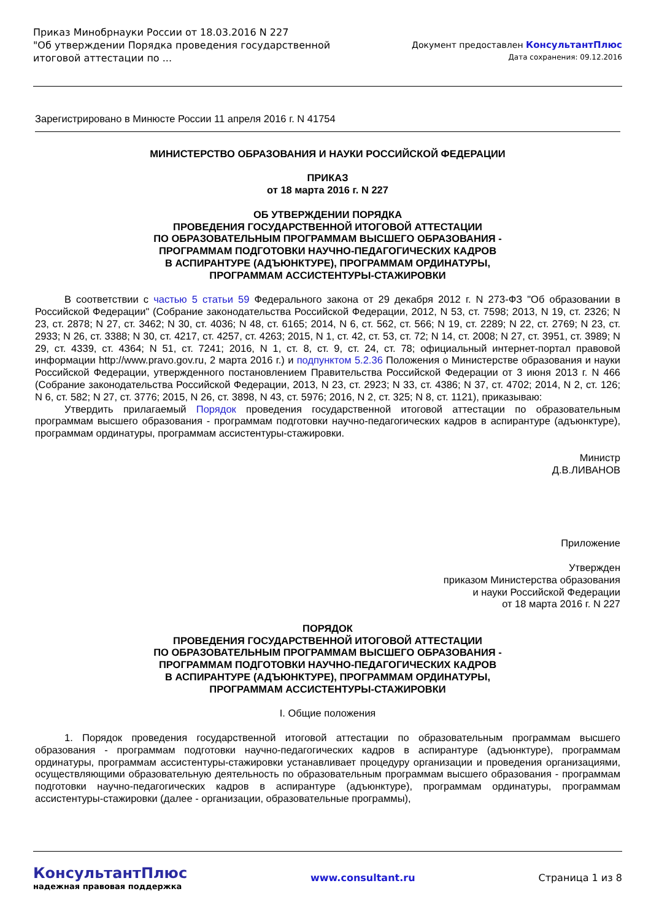Приказ Минобрнауки России от 18.03.2016 N 227
"Об утверждении Порядка проведения государственной
итоговой аттестации по ...
Документ предоставлен КонсультантПлюс
Дата сохранения: 09.12.2016
Зарегистрировано в Минюсте России 11 апреля 2016 г. N 41754
МИНИСТЕРСТВО ОБРАЗОВАНИЯ И НАУКИ РОССИЙСКОЙ ФЕДЕРАЦИИ
ПРИКАЗ
от 18 марта 2016 г. N 227
ОБ УТВЕРЖДЕНИИ ПОРЯДКА
ПРОВЕДЕНИЯ ГОСУДАРСТВЕННОЙ ИТОГОВОЙ АТТЕСТАЦИИ
ПО ОБРАЗОВАТЕЛЬНЫМ ПРОГРАММАМ ВЫСШЕГО ОБРАЗОВАНИЯ -
ПРОГРАММАМ ПОДГОТОВКИ НАУЧНО-ПЕДАГОГИЧЕСКИХ КАДРОВ
В АСПИРАНТУРЕ (АДЪЮНКТУРЕ), ПРОГРАММАМ ОРДИНАТУРЫ,
ПРОГРАММАМ АССИСТЕНТУРЫ-СТАЖИРОВКИ
В соответствии с частью 5 статьи 59 Федерального закона от 29 декабря 2012 г. N 273-ФЗ "Об образовании в Российской Федерации" (Собрание законодательства Российской Федерации, 2012, N 53, ст. 7598; 2013, N 19, ст. 2326; N 23, ст. 2878; N 27, ст. 3462; N 30, ст. 4036; N 48, ст. 6165; 2014, N 6, ст. 562, ст. 566; N 19, ст. 2289; N 22, ст. 2769; N 23, ст. 2933; N 26, ст. 3388; N 30, ст. 4217, ст. 4257, ст. 4263; 2015, N 1, ст. 42, ст. 53, ст. 72; N 14, ст. 2008; N 27, ст. 3951, ст. 3989; N 29, ст. 4339, ст. 4364; N 51, ст. 7241; 2016, N 1, ст. 8, ст. 9, ст. 24, ст. 78; официальный интернет-портал правовой информации http://www.pravo.gov.ru, 2 марта 2016 г.) и подпунктом 5.2.36 Положения о Министерстве образования и науки Российской Федерации, утвержденного постановлением Правительства Российской Федерации от 3 июня 2013 г. N 466 (Собрание законодательства Российской Федерации, 2013, N 23, ст. 2923; N 33, ст. 4386; N 37, ст. 4702; 2014, N 2, ст. 126; N 6, ст. 582; N 27, ст. 3776; 2015, N 26, ст. 3898, N 43, ст. 5976; 2016, N 2, ст. 325; N 8, ст. 1121), приказываю:
Утвердить прилагаемый Порядок проведения государственной итоговой аттестации по образовательным программам высшего образования - программам подготовки научно-педагогических кадров в аспирантуре (адъюнктуре), программам ординатуры, программам ассистентуры-стажировки.
Министр
Д.В.ЛИВАНОВ
Приложение
Утвержден
приказом Министерства образования
и науки Российской Федерации
от 18 марта 2016 г. N 227
ПОРЯДОК
ПРОВЕДЕНИЯ ГОСУДАРСТВЕННОЙ ИТОГОВОЙ АТТЕСТАЦИИ
ПО ОБРАЗОВАТЕЛЬНЫМ ПРОГРАММАМ ВЫСШЕГО ОБРАЗОВАНИЯ -
ПРОГРАММАМ ПОДГОТОВКИ НАУЧНО-ПЕДАГОГИЧЕСКИХ КАДРОВ
В АСПИРАНТУРЕ (АДЪЮНКТУРЕ), ПРОГРАММАМ ОРДИНАТУРЫ,
ПРОГРАММАМ АССИСТЕНТУРЫ-СТАЖИРОВКИ
I. Общие положения
1. Порядок проведения государственной итоговой аттестации по образовательным программам высшего образования - программам подготовки научно-педагогических кадров в аспирантуре (адъюнктуре), программам ординатуры, программам ассистентуры-стажировки устанавливает процедуру организации и проведения организациями, осуществляющими образовательную деятельность по образовательным программам высшего образования - программам подготовки научно-педагогических кадров в аспирантуре (адъюнктуре), программам ординатуры, программам ассистентуры-стажировки (далее - организации, образовательные программы),
КонсультантПлюс
надежная правовая поддержка
www.consultant.ru Страница 1 из 8